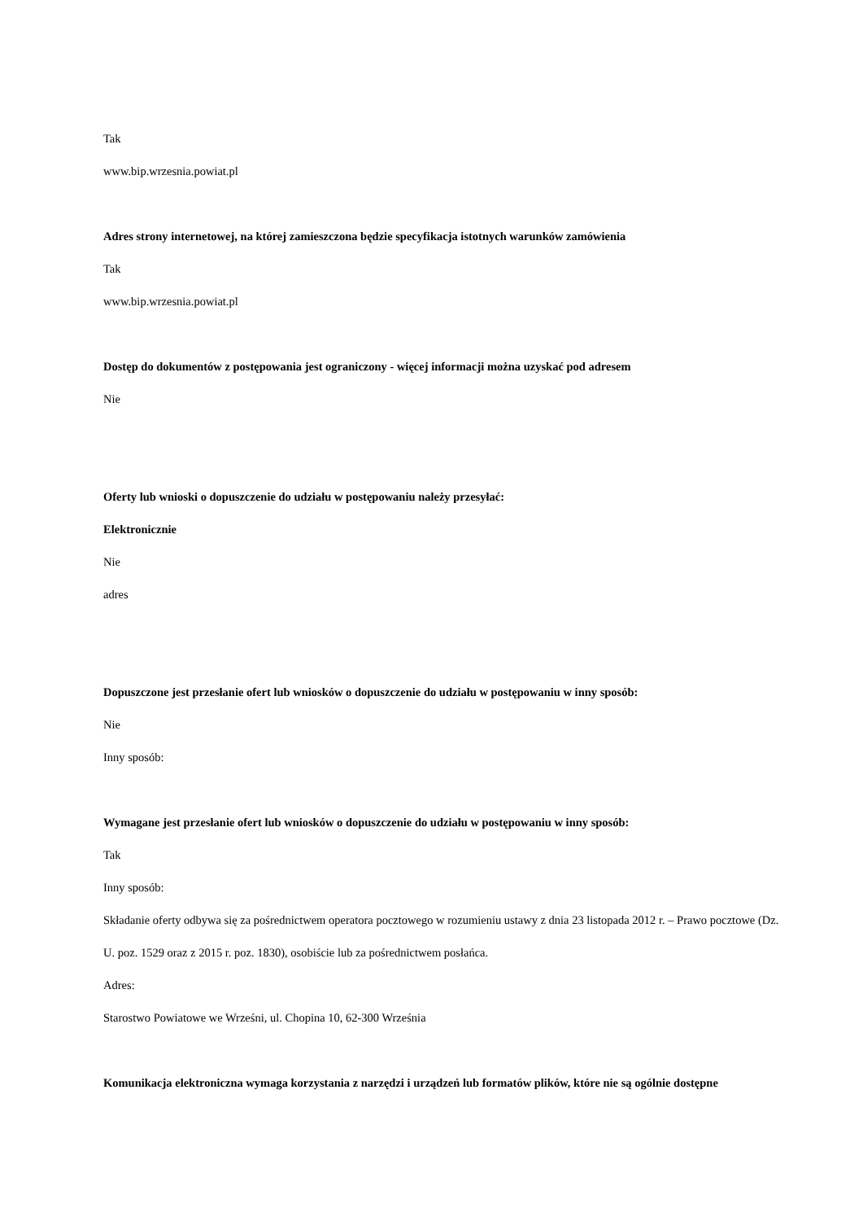Tak
www.bip.wrzesnia.powiat.pl
Adres strony internetowej, na której zamieszczona będzie specyfikacja istotnych warunków zamówienia
Tak
www.bip.wrzesnia.powiat.pl
Dostęp do dokumentów z postępowania jest ograniczony - więcej informacji można uzyskać pod adresem
Nie
Oferty lub wnioski o dopuszczenie do udziału w postępowaniu należy przesyłać:
Elektronicznie
Nie
adres
Dopuszczone jest przesłanie ofert lub wniosków o dopuszczenie do udziału w postępowaniu w inny sposób:
Nie
Inny sposób:
Wymagane jest przesłanie ofert lub wniosków o dopuszczenie do udziału w postępowaniu w inny sposób:
Tak
Inny sposób:
Składanie oferty odbywa się za pośrednictwem operatora pocztowego w rozumieniu ustawy z dnia 23 listopada 2012 r. – Prawo pocztowe (Dz. U. poz. 1529 oraz z 2015 r. poz. 1830), osobiście lub za pośrednictwem posłańca.
Adres:
Starostwo Powiatowe we Wrześni, ul. Chopina 10, 62-300 Września
Komunikacja elektroniczna wymaga korzystania z narzędzi i urządzeń lub formatów plików, które nie są ogólnie dostępne